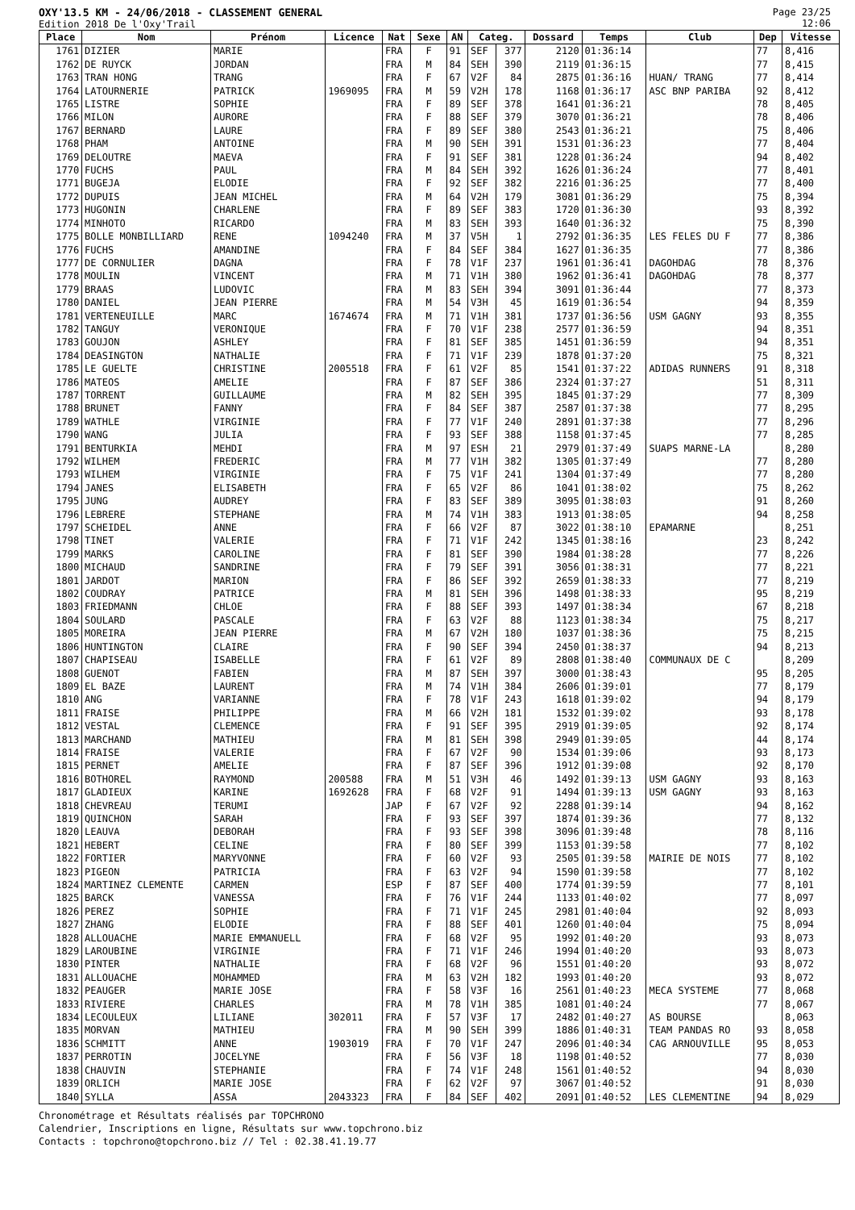OXY'13.5 KM - 24/06/2018 - CLASSEMENT GENERAL
Edition 2018 De l'Oxy'Trail
Page 23/25
12:06
| Place | Nom | Prénom | Licence | Nat | Sexe | AN | Categ. | | Dossard | Temps | Club | Dep | Vitesse |
| --- | --- | --- | --- | --- | --- | --- | --- | --- | --- | --- | --- | --- | --- |
| 1761 | DIZIER | MARIE | | FRA | F | 91 | SEF | 377 | 2120 | 01:36:14 | | 77 | 8,416 |
| 1762 | DE RUYCK | JORDAN | | FRA | M | 84 | SEH | 390 | 2119 | 01:36:15 | | 77 | 8,415 |
| 1763 | TRAN HONG | TRANG | | FRA | F | 67 | V2F | 84 | 2875 | 01:36:16 | HUAN/ TRANG | 77 | 8,414 |
| 1764 | LATOURNERIE | PATRICK | 1969095 | FRA | M | 59 | V2H | 178 | 1168 | 01:36:17 | ASC BNP PARIBA | 92 | 8,412 |
| 1765 | LISTRE | SOPHIE | | FRA | F | 89 | SEF | 378 | 1641 | 01:36:21 | | 78 | 8,405 |
| 1766 | MILON | AURORE | | FRA | F | 88 | SEF | 379 | 3070 | 01:36:21 | | 78 | 8,406 |
| 1767 | BERNARD | LAURE | | FRA | F | 89 | SEF | 380 | 2543 | 01:36:21 | | 75 | 8,406 |
| 1768 | PHAM | ANTOINE | | FRA | M | 90 | SEH | 391 | 1531 | 01:36:23 | | 77 | 8,404 |
| 1769 | DELOUTRE | MAEVA | | FRA | F | 91 | SEF | 381 | 1228 | 01:36:24 | | 94 | 8,402 |
| 1770 | FUCHS | PAUL | | FRA | M | 84 | SEH | 392 | 1626 | 01:36:24 | | 77 | 8,401 |
| 1771 | BUGEJA | ELODIE | | FRA | F | 92 | SEF | 382 | 2216 | 01:36:25 | | 77 | 8,400 |
| 1772 | DUPUIS | JEAN MICHEL | | FRA | M | 64 | V2H | 179 | 3081 | 01:36:29 | | 75 | 8,394 |
| 1773 | HUGONIN | CHARLENE | | FRA | F | 89 | SEF | 383 | 1720 | 01:36:30 | | 93 | 8,392 |
| 1774 | MINHOTO | RICARDO | | FRA | M | 83 | SEH | 393 | 1640 | 01:36:32 | | 75 | 8,390 |
| 1775 | BOLLE MONBILLIARD | RENE | 1094240 | FRA | M | 37 | V5H | 1 | 2792 | 01:36:35 | LES FELES DU F | 77 | 8,386 |
| 1776 | FUCHS | AMANDINE | | FRA | F | 84 | SEF | 384 | 1627 | 01:36:35 | | 77 | 8,386 |
| 1777 | DE CORNULIER | DAGNA | | FRA | F | 78 | V1F | 237 | 1961 | 01:36:41 | DAGOHDAG | 78 | 8,376 |
| 1778 | MOULIN | VINCENT | | FRA | M | 71 | V1H | 380 | 1962 | 01:36:41 | DAGOHDAG | 78 | 8,377 |
| 1779 | BRAAS | LUDOVIC | | FRA | M | 83 | SEH | 394 | 3091 | 01:36:44 | | 77 | 8,373 |
| 1780 | DANIEL | JEAN PIERRE | | FRA | M | 54 | V3H | 45 | 1619 | 01:36:54 | | 94 | 8,359 |
| 1781 | VERTENEUILLE | MARC | 1674674 | FRA | M | 71 | V1H | 381 | 1737 | 01:36:56 | USM GAGNY | 93 | 8,355 |
| 1782 | TANGUY | VERONIQUE | | FRA | F | 70 | V1F | 238 | 2577 | 01:36:59 | | 94 | 8,351 |
| 1783 | GOUJON | ASHLEY | | FRA | F | 81 | SEF | 385 | 1451 | 01:36:59 | | 94 | 8,351 |
| 1784 | DEASINGTON | NATHALIE | | FRA | F | 71 | V1F | 239 | 1878 | 01:37:20 | | 75 | 8,321 |
| 1785 | LE GUELTE | CHRISTINE | 2005518 | FRA | F | 61 | V2F | 85 | 1541 | 01:37:22 | ADIDAS RUNNERS | 91 | 8,318 |
| 1786 | MATEOS | AMELIE | | FRA | F | 87 | SEF | 386 | 2324 | 01:37:27 | | 51 | 8,311 |
| 1787 | TORRENT | GUILLAUME | | FRA | M | 82 | SEH | 395 | 1845 | 01:37:29 | | 77 | 8,309 |
| 1788 | BRUNET | FANNY | | FRA | F | 84 | SEF | 387 | 2587 | 01:37:38 | | 77 | 8,295 |
| 1789 | WATHLE | VIRGINIE | | FRA | F | 77 | V1F | 240 | 2891 | 01:37:38 | | 77 | 8,296 |
| 1790 | WANG | JULIA | | FRA | F | 93 | SEF | 388 | 1158 | 01:37:45 | | 77 | 8,285 |
| 1791 | BENTURKIA | MEHDI | | FRA | M | 97 | ESH | 21 | 2979 | 01:37:49 | SUAPS MARNE-LA | | 8,280 |
| 1792 | WILHEM | FREDERIC | | FRA | M | 77 | V1H | 382 | 1305 | 01:37:49 | | 77 | 8,280 |
| 1793 | WILHEM | VIRGINIE | | FRA | F | 75 | V1F | 241 | 1304 | 01:37:49 | | 77 | 8,280 |
| 1794 | JANES | ELISABETH | | FRA | F | 65 | V2F | 86 | 1041 | 01:38:02 | | 75 | 8,262 |
| 1795 | JUNG | AUDREY | | FRA | F | 83 | SEF | 389 | 3095 | 01:38:03 | | 91 | 8,260 |
| 1796 | LEBRERE | STEPHANE | | FRA | M | 74 | V1H | 383 | 1913 | 01:38:05 | | 94 | 8,258 |
| 1797 | SCHEIDEL | ANNE | | FRA | F | 66 | V2F | 87 | 3022 | 01:38:10 | EPAMARNE | | 8,251 |
| 1798 | TINET | VALERIE | | FRA | F | 71 | V1F | 242 | 1345 | 01:38:16 | | 23 | 8,242 |
| 1799 | MARKS | CAROLINE | | FRA | F | 81 | SEF | 390 | 1984 | 01:38:28 | | 77 | 8,226 |
| 1800 | MICHAUD | SANDRINE | | FRA | F | 79 | SEF | 391 | 3056 | 01:38:31 | | 77 | 8,221 |
| 1801 | JARDOT | MARION | | FRA | F | 86 | SEF | 392 | 2659 | 01:38:33 | | 77 | 8,219 |
| 1802 | COUDRAY | PATRICE | | FRA | M | 81 | SEH | 396 | 1498 | 01:38:33 | | 95 | 8,219 |
| 1803 | FRIEDMANN | CHLOE | | FRA | F | 88 | SEF | 393 | 1497 | 01:38:34 | | 67 | 8,218 |
| 1804 | SOULARD | PASCALE | | FRA | F | 63 | V2F | 88 | 1123 | 01:38:34 | | 75 | 8,217 |
| 1805 | MOREIRA | JEAN PIERRE | | FRA | M | 67 | V2H | 180 | 1037 | 01:38:36 | | 75 | 8,215 |
| 1806 | HUNTINGTON | CLAIRE | | FRA | F | 90 | SEF | 394 | 2450 | 01:38:37 | | 94 | 8,213 |
| 1807 | CHAPISEAU | ISABELLE | | FRA | F | 61 | V2F | 89 | 2808 | 01:38:40 | COMMUNAUX DE C | | 8,209 |
| 1808 | GUENOT | FABIEN | | FRA | M | 87 | SEH | 397 | 3000 | 01:38:43 | | 95 | 8,205 |
| 1809 | EL BAZE | LAURENT | | FRA | M | 74 | V1H | 384 | 2606 | 01:39:01 | | 77 | 8,179 |
| 1810 | ANG | VARIANNE | | FRA | F | 78 | V1F | 243 | 1618 | 01:39:02 | | 94 | 8,179 |
| 1811 | FRAISE | PHILIPPE | | FRA | M | 66 | V2H | 181 | 1532 | 01:39:02 | | 93 | 8,178 |
| 1812 | VESTAL | CLEMENCE | | FRA | F | 91 | SEF | 395 | 2919 | 01:39:05 | | 92 | 8,174 |
| 1813 | MARCHAND | MATHIEU | | FRA | M | 81 | SEH | 398 | 2949 | 01:39:05 | | 44 | 8,174 |
| 1814 | FRAISE | VALERIE | | FRA | F | 67 | V2F | 90 | 1534 | 01:39:06 | | 93 | 8,173 |
| 1815 | PERNET | AMELIE | | FRA | F | 87 | SEF | 396 | 1912 | 01:39:08 | | 92 | 8,170 |
| 1816 | BOTHOREL | RAYMOND | 200588 | FRA | M | 51 | V3H | 46 | 1492 | 01:39:13 | USM GAGNY | 93 | 8,163 |
| 1817 | GLADIEUX | KARINE | 1692628 | FRA | F | 68 | V2F | 91 | 1494 | 01:39:13 | USM GAGNY | 93 | 8,163 |
| 1818 | CHEVREAU | TERUMI | | JAP | F | 67 | V2F | 92 | 2288 | 01:39:14 | | 94 | 8,162 |
| 1819 | QUINCHON | SARAH | | FRA | F | 93 | SEF | 397 | 1874 | 01:39:36 | | 77 | 8,132 |
| 1820 | LEAUVA | DEBORAH | | FRA | F | 93 | SEF | 398 | 3096 | 01:39:48 | | 78 | 8,116 |
| 1821 | HEBERT | CELINE | | FRA | F | 80 | SEF | 399 | 1153 | 01:39:58 | | 77 | 8,102 |
| 1822 | FORTIER | MARYVONNE | | FRA | F | 60 | V2F | 93 | 2505 | 01:39:58 | MAIRIE DE NOIS | 77 | 8,102 |
| 1823 | PIGEON | PATRICIA | | FRA | F | 63 | V2F | 94 | 1590 | 01:39:58 | | 77 | 8,102 |
| 1824 | MARTINEZ CLEMENTE | CARMEN | | ESP | F | 87 | SEF | 400 | 1774 | 01:39:59 | | 77 | 8,101 |
| 1825 | BARCK | VANESSA | | FRA | F | 76 | V1F | 244 | 1133 | 01:40:02 | | 77 | 8,097 |
| 1826 | PEREZ | SOPHIE | | FRA | F | 71 | V1F | 245 | 2981 | 01:40:04 | | 92 | 8,093 |
| 1827 | ZHANG | ELODIE | | FRA | F | 88 | SEF | 401 | 1260 | 01:40:04 | | 75 | 8,094 |
| 1828 | ALLOUACHE | MARIE EMMANUELL | | FRA | F | 68 | V2F | 95 | 1992 | 01:40:20 | | 93 | 8,073 |
| 1829 | LAROUBINE | VIRGINIE | | FRA | F | 71 | V1F | 246 | 1994 | 01:40:20 | | 93 | 8,073 |
| 1830 | PINTER | NATHALIE | | FRA | F | 68 | V2F | 96 | 1551 | 01:40:20 | | 93 | 8,072 |
| 1831 | ALLOUACHE | MOHAMMED | | FRA | M | 63 | V2H | 182 | 1993 | 01:40:20 | | 93 | 8,072 |
| 1832 | PEAUGER | MARIE JOSE | | FRA | F | 58 | V3F | 16 | 2561 | 01:40:23 | MECA SYSTEME | 77 | 8,068 |
| 1833 | RIVIERE | CHARLES | | FRA | M | 78 | V1H | 385 | 1081 | 01:40:24 | | 77 | 8,067 |
| 1834 | LECOULEUX | LILIANE | 302011 | FRA | F | 57 | V3F | 17 | 2482 | 01:40:27 | AS BOURSE | | 8,063 |
| 1835 | MORVAN | MATHIEU | | FRA | M | 90 | SEH | 399 | 1886 | 01:40:31 | TEAM PANDAS RO | 93 | 8,058 |
| 1836 | SCHMITT | ANNE | 1903019 | FRA | F | 70 | V1F | 247 | 2096 | 01:40:34 | CAG ARNOUVILLE | 95 | 8,053 |
| 1837 | PERROTIN | JOCELYNE | | FRA | F | 56 | V3F | 18 | 1198 | 01:40:52 | | 77 | 8,030 |
| 1838 | CHAUVIN | STEPHANIE | | FRA | F | 74 | V1F | 248 | 1561 | 01:40:52 | | 94 | 8,030 |
| 1839 | ORLICH | MARIE JOSE | | FRA | F | 62 | V2F | 97 | 3067 | 01:40:52 | | 91 | 8,030 |
| 1840 | SYLLA | ASSA | 2043323 | FRA | F | 84 | SEF | 402 | 2091 | 01:40:52 | LES CLEMENTINE | 94 | 8,029 |
Chronométrage et Résultats réalisés par TOPCHRONO
Calendrier, Inscriptions en ligne, Résultats sur www.topchrono.biz
Contacts : topchrono@topchrono.biz // Tel : 02.38.41.19.77